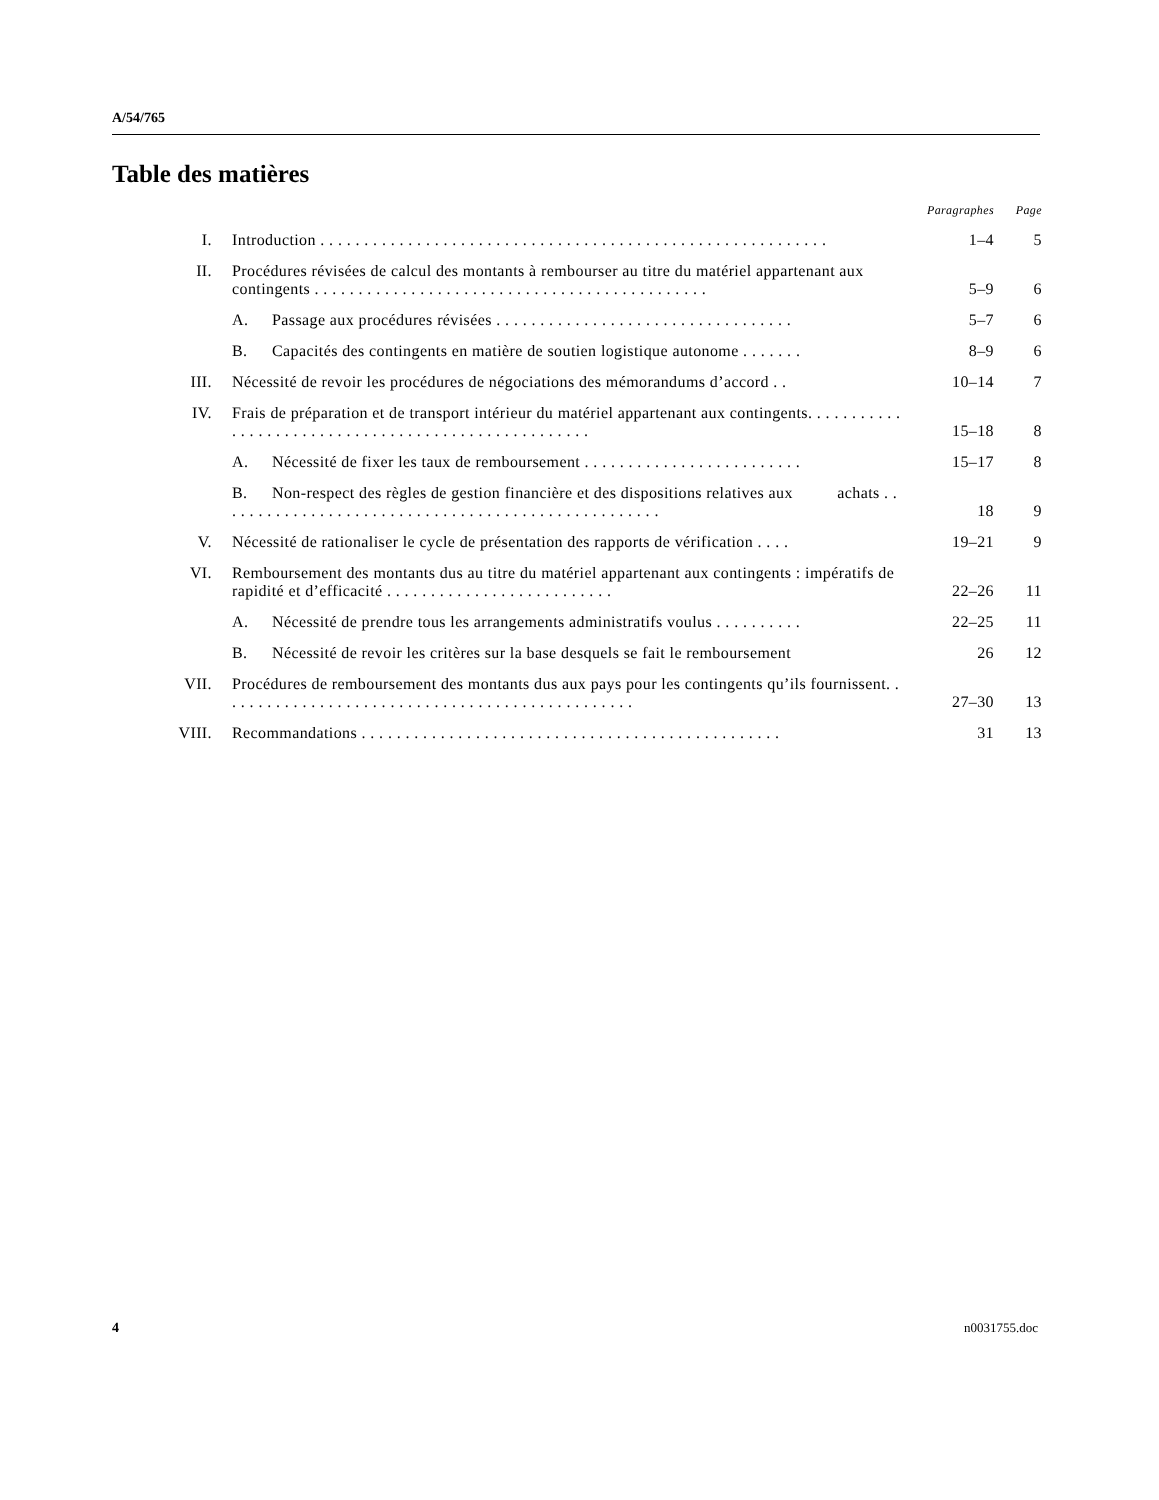A/54/765
Table des matières
| | | Paragraphes | Page |
| I. | Introduction . . . . . . . . . . . . . . . . . . . . . . . . . . . . . . . . . . . . . . . . . . . . . . . . . . . . . . . . . . | 1–4 | 5 |
| II. | Procédures révisées de calcul des montants à rembourser au titre du matériel appartenant aux contingents . . . . . . . . . . . . . . . . . . . . . . . . . . . . . . . . . . . . . . . . . . . . . | 5–9 | 6 |
| | A. Passage aux procédures révisées . . . . . . . . . . . . . . . . . . . . . . . . . . . . . . . . . . | 5–7 | 6 |
| | B. Capacités des contingents en matière de soutien logistique autonome . . . . . . . | 8–9 | 6 |
| III. | Nécessité de revoir les procédures de négociations des mémorandums d’accord . . | 10–14 | 7 |
| IV. | Frais de préparation et de transport intérieur du matériel appartenant aux contingents. . . . . . . . . . . . . . . . . . . . . . . . . . . . . . . . . . . . . . . . . . . . . . . . . . . . | 15–18 | 8 |
| | A. Nécessité de fixer les taux de remboursement . . . . . . . . . . . . . . . . . . . . . . . . . | 15–17 | 8 |
| | B. Non-respect des règles de gestion financière et des dispositions relatives aux achats . . . . . . . . . . . . . . . . . . . . . . . . . . . . . . . . . . . . . . . . . . . . . . . . . . . | 18 | 9 |
| V. | Nécessité de rationaliser le cycle de présentation des rapports de vérification . . . . | 19–21 | 9 |
| VI. | Remboursement des montants dus au titre du matériel appartenant aux contingents : impératifs de rapidité et d’efficacité . . . . . . . . . . . . . . . . . . . . . . . . . . | 22–26 | 11 |
| | A. Nécessité de prendre tous les arrangements administratifs voulus . . . . . . . . . . | 22–25 | 11 |
| | B. Nécessité de revoir les critères sur la base desquels se fait le remboursement | 26 | 12 |
| VII. | Procédures de remboursement des montants dus aux pays pour les contingents qu’ils fournissent. . . . . . . . . . . . . . . . . . . . . . . . . . . . . . . . . . . . . . . . . . . . . . . . | 27–30 | 13 |
| VIII. | Recommandations . . . . . . . . . . . . . . . . . . . . . . . . . . . . . . . . . . . . . . . . . . . . . . . . | 31 | 13 |
4 n0031755.doc